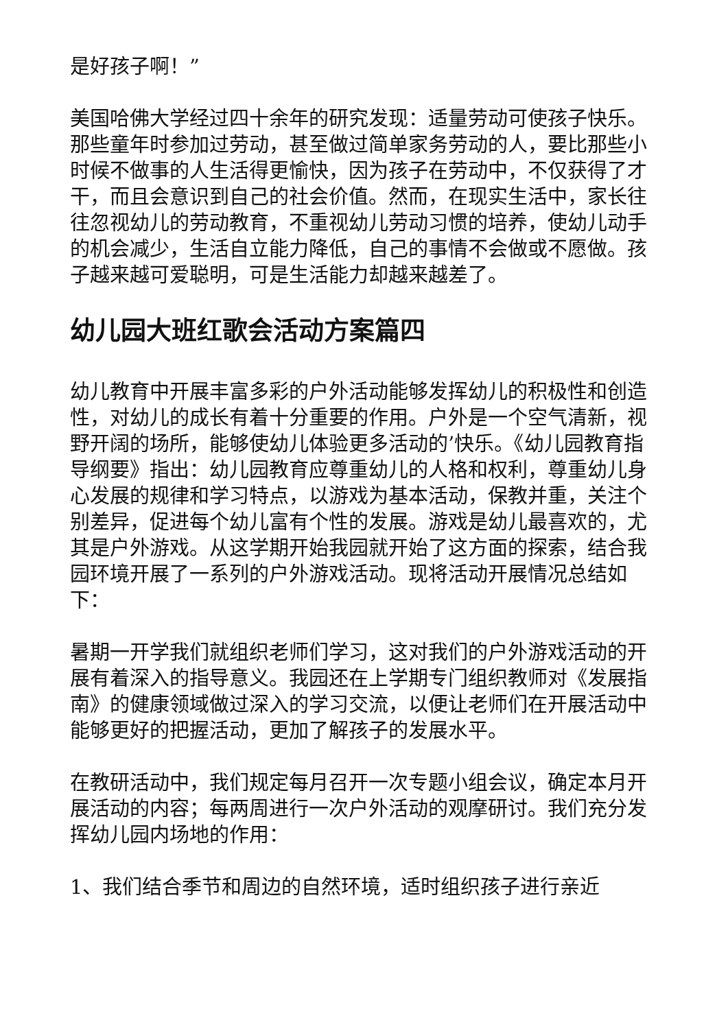是好孩子啊！”
美国哈佛大学经过四十余年的研究发现：适量劳动可使孩子快乐。那些童年时参加过劳动，甚至做过简单家务劳动的人，要比那些小时候不做事的人生活得更愉快，因为孩子在劳动中，不仅获得了才干，而且会意识到自己的社会价值。然而，在现实生活中，家长往往忽视幼儿的劳动教育，不重视幼儿劳动习惯的培养，使幼儿动手的机会减少，生活自立能力降低，自己的事情不会做或不愿做。孩子越来越可爱聪明，可是生活能力却越来越差了。
幼儿园大班红歌会活动方案篇四
幼儿教育中开展丰富多彩的户外活动能够发挥幼儿的积极性和创造性，对幼儿的成长有着十分重要的作用。户外是一个空气清新，视野开阔的场所，能够使幼儿体验更多活动的’快乐。《幼儿园教育指导纲要》指出：幼儿园教育应尊重幼儿的人格和权利，尊重幼儿身心发展的规律和学习特点，以游戏为基本活动，保教并重，关注个别差异，促进每个幼儿富有个性的发展。游戏是幼儿最喜欢的，尤其是户外游戏。从这学期开始我园就开始了这方面的探索，结合我园环境开展了一系列的户外游戏活动。现将活动开展情况总结如下：
暑期一开学我们就组织老师们学习，这对我们的户外游戏活动的开展有着深入的指导意义。我园还在上学期专门组织教师对《发展指南》的健康领域做过深入的学习交流，以便让老师们在开展活动中能够更好的把握活动，更加了解孩子的发展水平。
在教研活动中，我们规定每月召开一次专题小组会议，确定本月开展活动的内容；每两周进行一次户外活动的观摩研讨。我们充分发挥幼儿园内场地的作用：
1、我们结合季节和周边的自然环境，适时组织孩子进行亲近